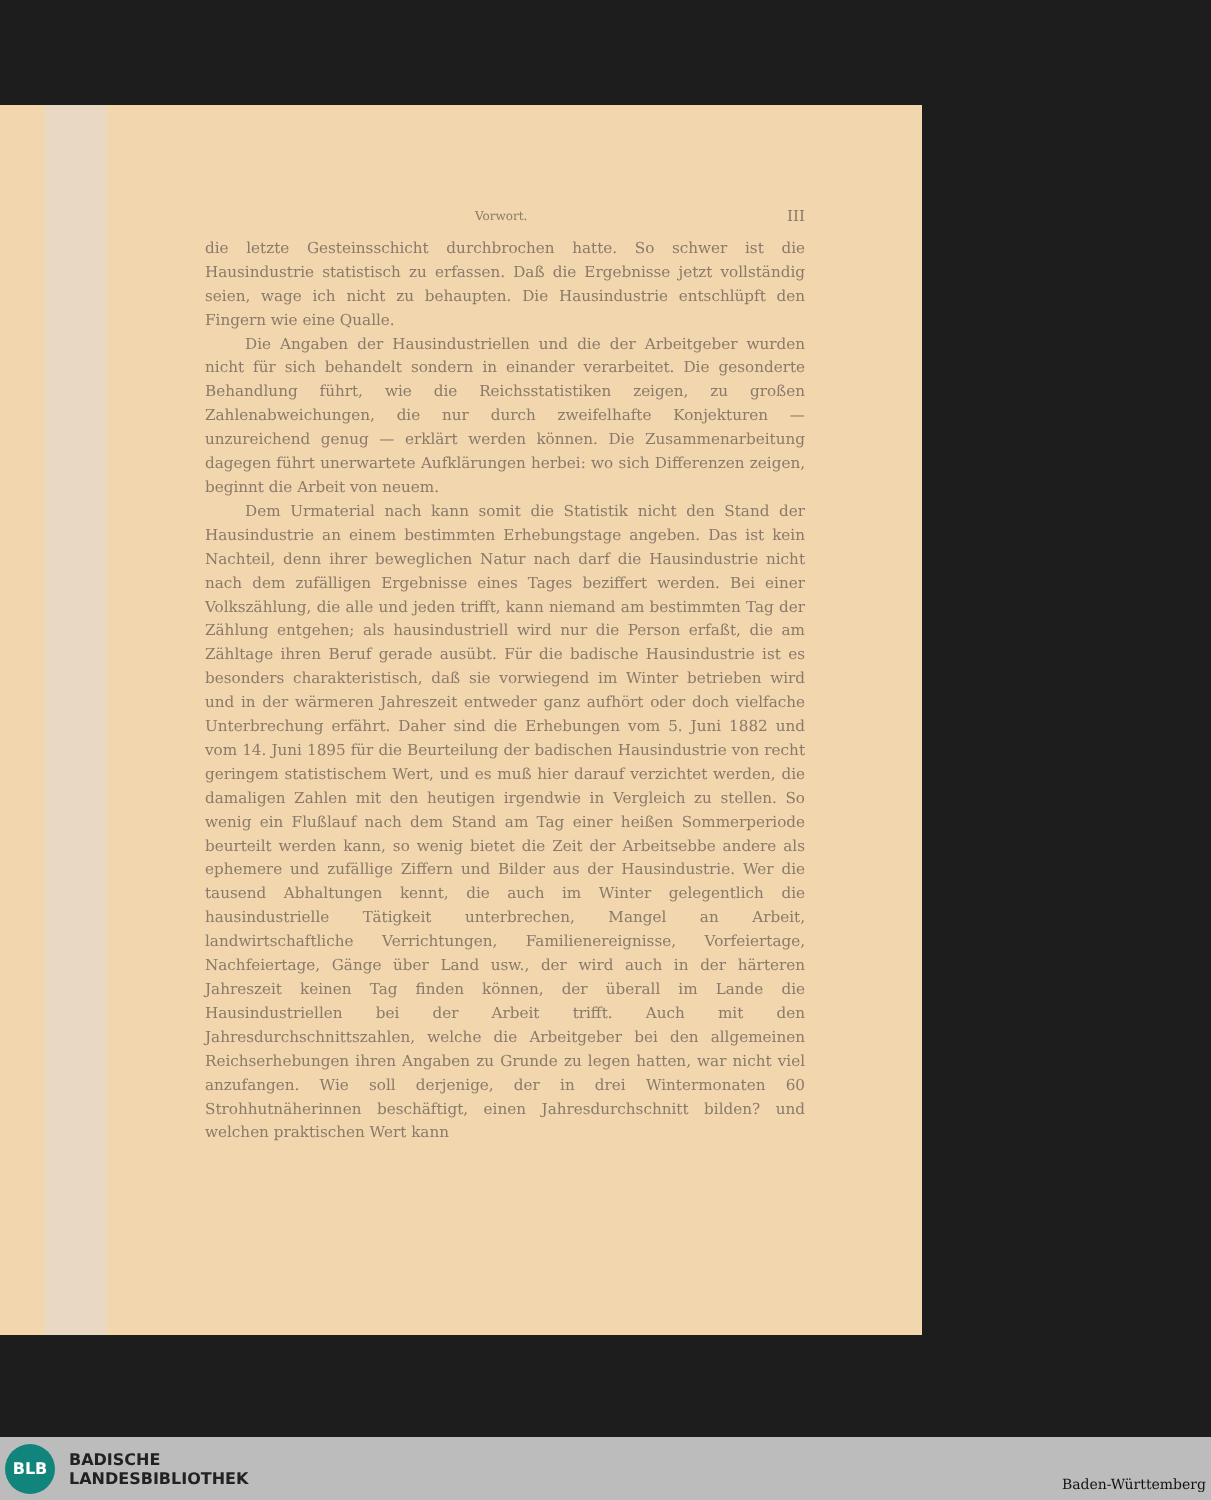Vorwort. III
die letzte Gesteinsschicht durchbrochen hatte. So schwer ist die Hausindustrie statistisch zu erfassen. Daß die Ergebnisse jetzt vollständig seien, wage ich nicht zu behaupten. Die Hausindustrie entschlüpft den Fingern wie eine Qualle.
Die Angaben der Hausindustriellen und die der Arbeitgeber wurden nicht für sich behandelt sondern in einander verarbeitet. Die gesonderte Behandlung führt, wie die Reichsstatistiken zeigen, zu großen Zahlenabweichungen, die nur durch zweifelhafte Konjekturen — unzureichend genug — erklärt werden können. Die Zusammenarbeitung dagegen führt unerwartete Aufklärungen herbei: wo sich Differenzen zeigen, beginnt die Arbeit von neuem.
Dem Urmaterial nach kann somit die Statistik nicht den Stand der Hausindustrie an einem bestimmten Erhebungstage angeben. Das ist kein Nachteil, denn ihrer beweglichen Natur nach darf die Hausindustrie nicht nach dem zufälligen Ergebnisse eines Tages beziffert werden. Bei einer Volkszählung, die alle und jeden trifft, kann niemand am bestimmten Tag der Zählung entgehen; als hausindustriell wird nur die Person erfaßt, die am Zähltage ihren Beruf gerade ausübt. Für die badische Hausindustrie ist es besonders charakteristisch, daß sie vorwiegend im Winter betrieben wird und in der wärmeren Jahreszeit entweder ganz aufhört oder doch vielfache Unterbrechung erfährt. Daher sind die Erhebungen vom 5. Juni 1882 und vom 14. Juni 1895 für die Beurteilung der badischen Hausindustrie von recht geringem statistischem Wert, und es muß hier darauf verzichtet werden, die damaligen Zahlen mit den heutigen irgendwie in Vergleich zu stellen. So wenig ein Flußlauf nach dem Stand am Tag einer heißen Sommerperiode beurteilt werden kann, so wenig bietet die Zeit der Arbeitsebbe andere als ephemere und zufällige Ziffern und Bilder aus der Hausindustrie. Wer die tausend Abhaltungen kennt, die auch im Winter gelegentlich die hausindustrielle Tätigkeit unterbrechen, Mangel an Arbeit, landwirtschaftliche Verrichtungen, Familienereignisse, Vorfeiertage, Nachfeiertage, Gänge über Land usw., der wird auch in der härteren Jahreszeit keinen Tag finden können, der überall im Lande die Hausindustriellen bei der Arbeit trifft. Auch mit den Jahresdurchschnittszahlen, welche die Arbeitgeber bei den allgemeinen Reichserhebungen ihren Angaben zu Grunde zu legen hatten, war nicht viel anzufangen. Wie soll derjenige, der in drei Wintermonaten 60 Strohhutnäherinnen beschäftigt, einen Jahresdurchschnitt bilden? und welchen praktischen Wert kann
BLB
BADISCHE
LANDESBIBLIOTHEK
Baden-Württemberg